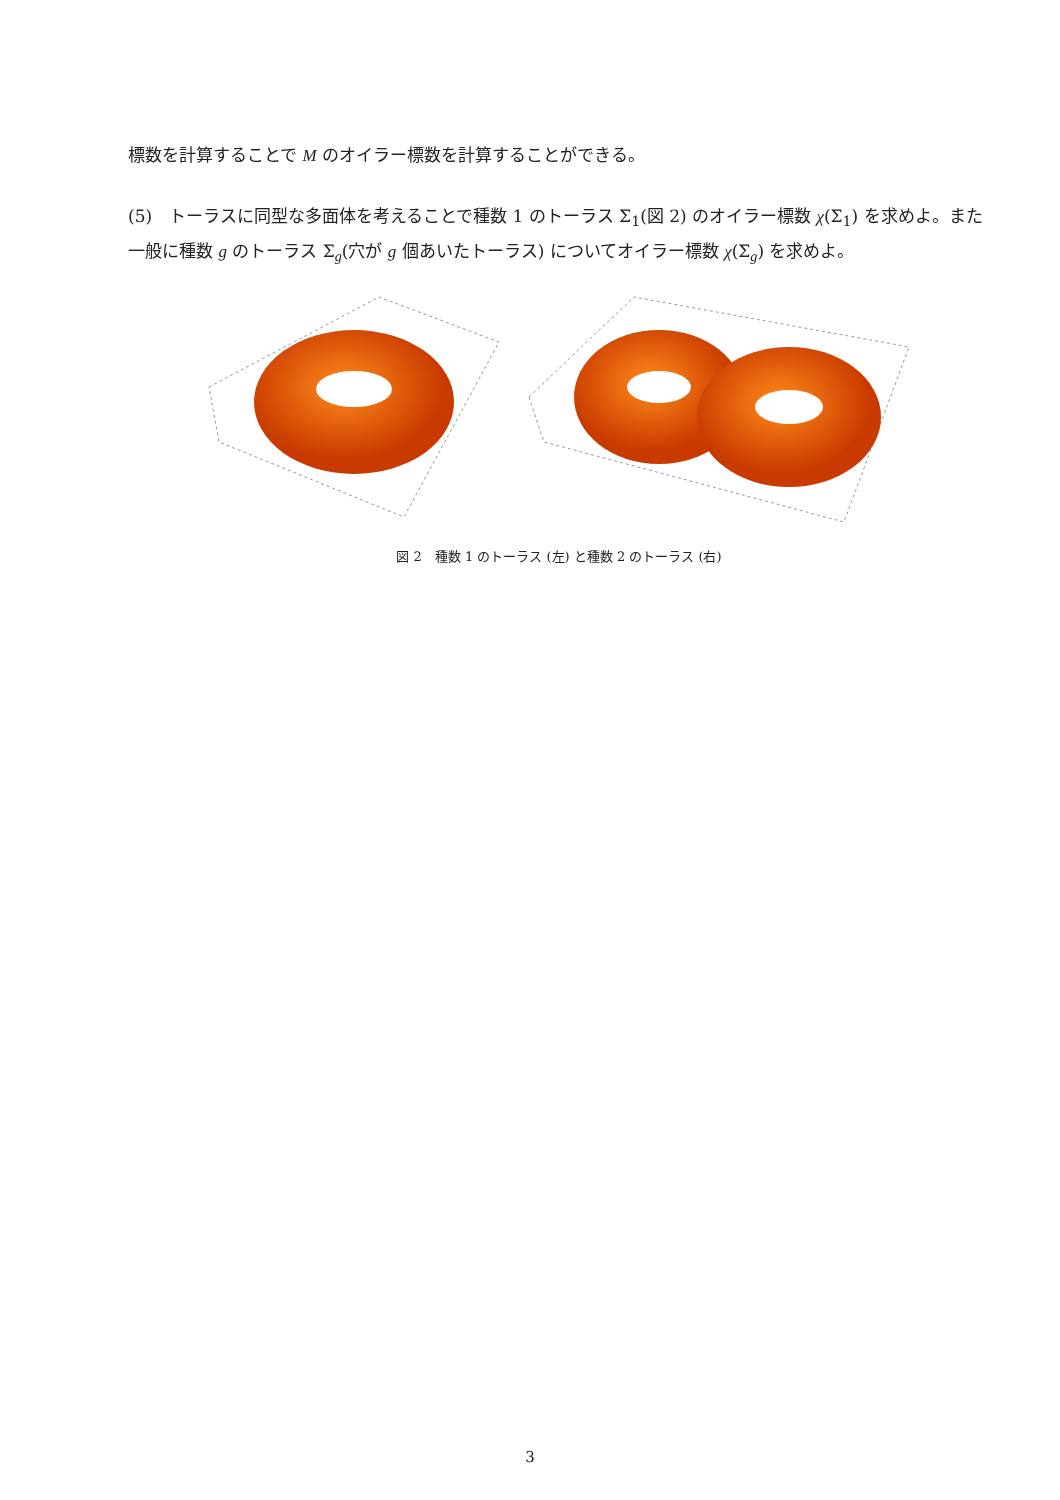標数を計算することで M のオイラー標数を計算することができる。
(5)　トーラスに同型な多面体を考えることで種数 1 のトーラス Σ<sub>1</sub>(図 2) のオイラー標数 χ(Σ<sub>1</sub>) を求めよ。また一般に種数 g のトーラス Σ<sub>g</sub>(穴が g 個あいたトーラス) についてオイラー標数 χ(Σ<sub>g</sub>) を求めよ。
図 2　種数 1 のトーラス (左) と種数 2 のトーラス (右)
3